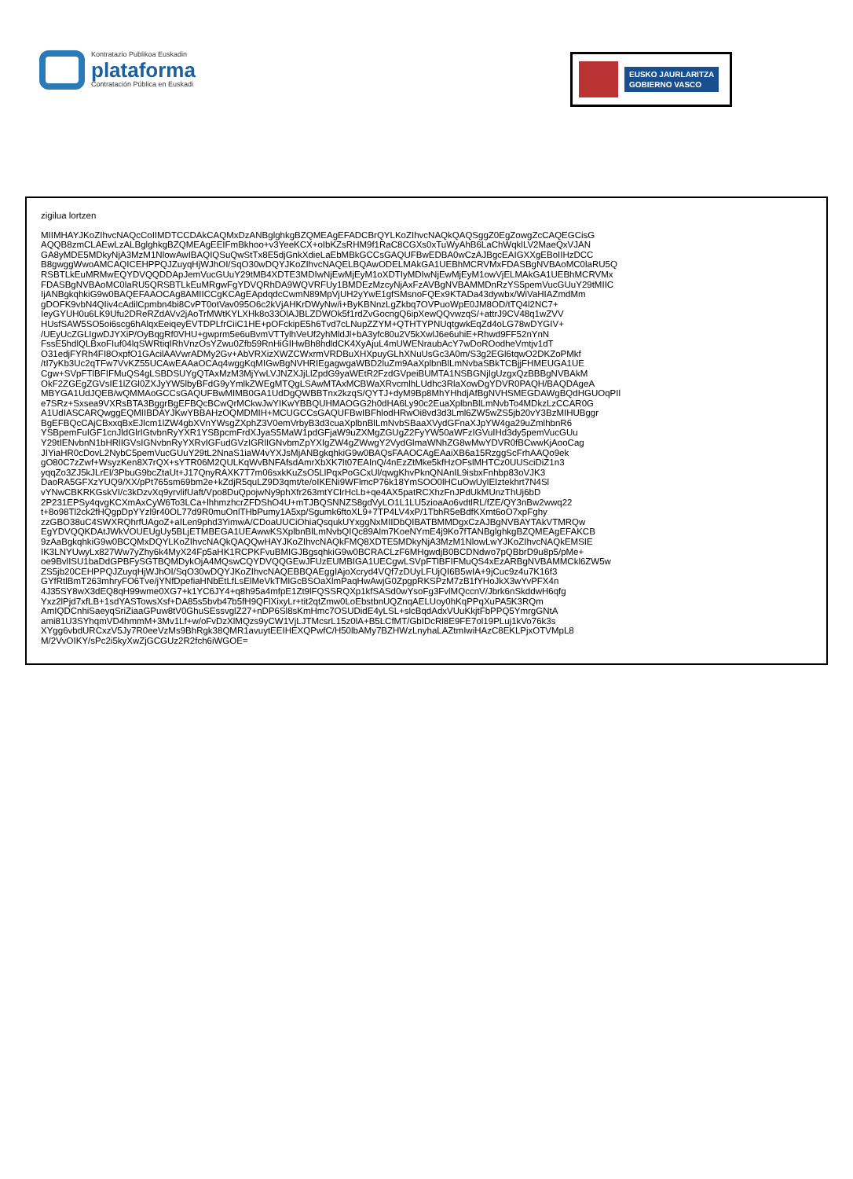Kontratazio Publikoa Euskadin
plataforma
Contratación Pública en Euskadi
EUSKO JAURLARITZA
GOBIERNO VASCO
zigilua lortzen
MIIMHAYJKoZIhvcNAQcCoIIMDTCCDAkCAQMxDzANBglghkgBZQMEAgEFADCBrQYLKoZIhvcNAQkQAQSggZ0EgZowgZcCAQEGCisG
AQQB8zmCLAEwLzALBglghkgBZQMEAgEEIFmBkhoo+v3YeeKCX+oIbKZsRHM9f1RaC8CGXs0xTuWyAhB6LaChWqklLV2MaeQxVJAN
GA8yMDE5MDkyNjA3MzM1NlowAwIBAQIQSuQwStTx8E5djGnkXdieLaEbMBkGCCsGAQUFBwEDBA0wCzAJBgcEAIGXXgEBoIIHzDCC
B8gwggWwoAMCAQICEHPPQJZuyqHjWJhOI/SqO30wDQYJKoZIhvcNAQELBQAwODELMAkGA1UEBhMCRVMxFDASBgNVBAoMC0laRU5Q
RSBTLkEuMRMwEQYDVQQDDApJemVucGUuY29tMB4XDTE3MDIwNjEwMjEyM1oXDTIyMDIwNjEwMjEyM1owVjELMAkGA1UEBhMCRVMx
FDASBgNVBAoMC0laRU5QRSBTLkEuMRgwFgYDVQRhDA9WQVRFUy1BMDEzMzcyNjAxFzAVBgNVBAMMDnRzYS5pemVucGUuY29tMIIC
IjANBgkqhkiG9w0BAQEFAAOCAg8AMIICCgKCAgEApdqdcCwmN89MpVjUH2yYwE1gfSMsnoFQEx9KTADa43dywbx/WiVaHIAZmdMm
gDOFK9vbN4QIiv4cAdilCpmbn4bi8CvPT0otVav095O6c2kVjAHKrDWyNw/i+ByKBNnzLgZkbq7OVPuoWpE0JM8OD/tTQ4l2NC7+
IeyGYUH0u6LK9Ufu2DReRZdAVv2jAoTrMWtKYLXHk8o33OlAJBLZDWOk5f1rdZvGocngQ6ipXewQQvwzqS/+attrJ9CV48q1wZVV
HUsfSAW5SO5oi6scg6hAlqxEeiqeyEVTDPLfrCiiC1HE+pOFckipE5h6Tvd7cLNupZZYM+QTHTYPNUqtgwkEqZd4oLG78wDYGIV+
/UEyUcZGLIgwDJYXiP/OyBqgRf0VHU+gwprm5e6uBvmVTTylhVeUf2yhMldJl+bA3yfc80u2V5kXwlJ6e6uhiE+Rhwd9FF52nYnN
FssE5hdlQLBxoFIuf04lqSWRtiqIRhVnzOsYZwu0Zfb59RnHiGIHwBh8hdldCK4XyAjuL4mUWENraubAcY7wDoROodheVmtjv1dT
O31edjFYRh4FI8OxpfO1GAcilAAVwrADMy2Gv+AbVRXizXWZCWxrmVRDBuXHXpuyGLhXNuUsGc3A0m/S3g2EGl6tqwO2DKZoPMkf
/tI7yKb3Uc2qTFw7VvKZ55UCAwEAAaOCAq4wggKqMIGwBgNVHRIEgagwgaWBD2luZm9AaXplbnBlLmNvbaSBkTCBjjFHMEUGA1UE
Cgw+SVpFTlBFIFMuQS4gLSBDSUYgQTAxMzM3MjYwLVJNZXJjLlZpdG9yaWEtR2FzdGVpeiBUMTA1NSBGNjIgUzgxQzBBBgNVBAkM
OkF2ZGEgZGVsIE1lZGl0ZXJyYW5lbyBFdG9yYmlkZWEgMTQgLSAwMTAxMCBWaXRvcmlhLUdhc3RlaXowDgYDVR0PAQH/BAQDAgeA
MBYGA1UdJQEB/wQMMAoGCCsGAQUFBwMIMB0GA1UdDgQWBBTnx2kzqS/QYTJ+dyM9Bp8MhYHhdjAfBgNVHSMEGDAWgBQdHGUOqPIl
e7SRz+Sxsea9VXRsBTA3BggrBgEFBQcBCwQrMCkwJwYIKwYBBQUHMAOGG2h0dHA6Ly90c2EuaXplbnBlLmNvbTo4MDkzLzCCAR0G
A1UdIASCARQwggEQMIIBDAYJKwYBBAHzOQMDMIH+MCUGCCsGAQUFBwIBFhlodHRwOi8vd3d3Lml6ZW5wZS5jb20vY3BzMIHUBggr
BgEFBQcCAjCBxxqBxEJlcm1lZW4gbXVnYWsgZXphZ3V0emVrbyB3d3cuaXplbnBlLmNvbSBaaXVydGFnaXJpYW4ga29uZmlhbnR6
YSBpemFuIGF1cnJldGlrIGtvbnRyYXR1YSBpcmFrdXJyaS5MaW1pdGFjaW9uZXMgZGUgZ2FyYW50aWFzIGVuIHd3dy5pemVucGUu
Y29tIENvbnN1bHRlIGVsIGNvbnRyYXRvIGFudGVzIGRlIGNvbmZpYXIgZW4gZWwgY2VydGlmaWNhZG8wMwYDVR0fBCwwKjAooCag
JIYiaHR0cDovL2NybC5pemVucGUuY29tL2NnaS1iaW4vYXJsMjANBgkqhkiG9w0BAQsFAAOCAgEAaiXB6a15RzggScFrhAAQo9ek
gO80C7zZwf+WsyzKen8X7rQX+sYTR06M2QULKqWvBNFAfsdAmrXbXK7lt07EAInQ/4nEzZtMke5kfHzOFslMHTCz0UUSciDiZ1n3
yqqZo3ZJ5kJLrEl/3PbuG9bcZtaUt+J17QnyRAXK7T7m06sxkKuZsO5LlPqxPoGCxUl/qwgKhvPknQNAnIL9isbxFnhbp83oVJK3
DaoRA5GFXzYUQ9/XX/pPt765sm69bm2e+kZdjR5quLZ9D3qmt/te/oIKENi9WFlmcP76k18YmSOO0lHCuOwUylEIztekhrt7N4Sl
vYNwCBKRKGskVI/c3kDzvXq9yrvlifUaft/Vpo8DuQpojwNy9phXfr263mtYClrHcLb+qe4AX5patRCXhzFnJPdUkMUnzThUj6bD
2P231EPSy4qvgKCXmAxCyW6To3LCa+lhhmzhcrZFDShO4U+mTJBQSNNZS8gdVyLO1L1LU5zioaAo6vdtlRL/fZE/QY3nBw2wwq22
t+8o98Tl2ck2fHQgpDpYYzl9r40OL77d9R0muOnlTHbPumy1A5xp/Sgumk6ftoXL9+7TP4LV4xP/1TbhR5eBdfKXmt6oO7xpFghy
zzGBO38uC4SWXRQhrfUAgoZ+aILen9phd3YimwA/CDoaUUCiOhiaQsqukUYxggNxMIIDbQIBATBMMDgxCzAJBgNVBAYTAkVTMRQw
EgYDVQQKDAtJWkVOUEUgUy5BLjETMBEGA1UEAwwKSXplbnBlLmNvbQIQc89Alm7KoeNYmE4j9Ko7fTANBglghkgBZQMEAgEFAKCB
9zAaBgkqhkiG9w0BCQMxDQYLKoZIhvcNAQkQAQQwHAYJKoZIhvcNAQkFMQ8XDTE5MDkyNjA3MzM1NlowLwYJKoZIhvcNAQkEMSIE
IK3LNYUwyLx827Ww7yZhy6k4MyX24Fp5aHK1RCPKFvuBMIGJBgsqhkiG9w0BCRACLzF6MHgwdjB0BCDNdwo7pQBbrD9u8p5/pMe+
oe9BvlISU1baDdGPBFySGTBQMDykOjA4MQswCQYDVQQGEwJFUzEUMBIGA1UECgwLSVpFTlBFIFMuQS4xEzARBgNVBAMMCkl6ZW5w
ZS5jb20CEHPPQJZuyqHjWJhOI/SqO30wDQYJKoZIhvcNAQEBBQAEggIAjoXcryd4VQf7zDUyLFUjQI6B5wIA+9jCuc9z4u7K16f3
GYfRtlBmT263mhryFO6Tve/jYNfDpefiaHNbEtLfLsElMeVkTMlGcBSOaXlmPaqHwAwjG0ZpgpRKSPzM7zB1fYHoJkX3wYvPFX4n
4J35SY8wX3dEQ8qH99wme0XG7+k1YC6JY4+q8h95a4mfpE1Zt9lFQSSRQXp1kfSASd0wYsoFg3FvlMQccnV/Jbrk6nSkddwH6qfg
Yxz2lPjd7xfLB+1sdYASTowsXsf+DA85s5bvb47b5fH9QFlXixyLr+tit2qtZmw0LoEbstbnUQZnqAELUoy0hKqPPqXuPA5K3RQm
AmIQDCnhiSaeyqSriZiaaGPuw8tV0GhuSEssvglZ27+nDP6Sl8sKmHmc7OSUDidE4yLSL+slcBqdAdxVUuKkjtFbPPQ5YmrgGNtA
ami81U3SYhqmVD4hmmM+3Mv1Lf+w/oFvDzXlMQzs9yCW1VjLJTMcsrL15z0lA+B5LCfMT/GbIDcRl8E9FE7ol19PLuj1kVo76k3s
XYgg6vbdURCxzV5Jy7R0eeVzMs9BhRgk38QMR1avuytEEIHEXQPwfC/H50lbAMy7BZHWzLnyhaLAZtmIwiHAzC8EKLPjxOTVMpL8
M/2VvOIKY/sPc2i5kyXwZjGCGUz2R2fch6iWGOE=